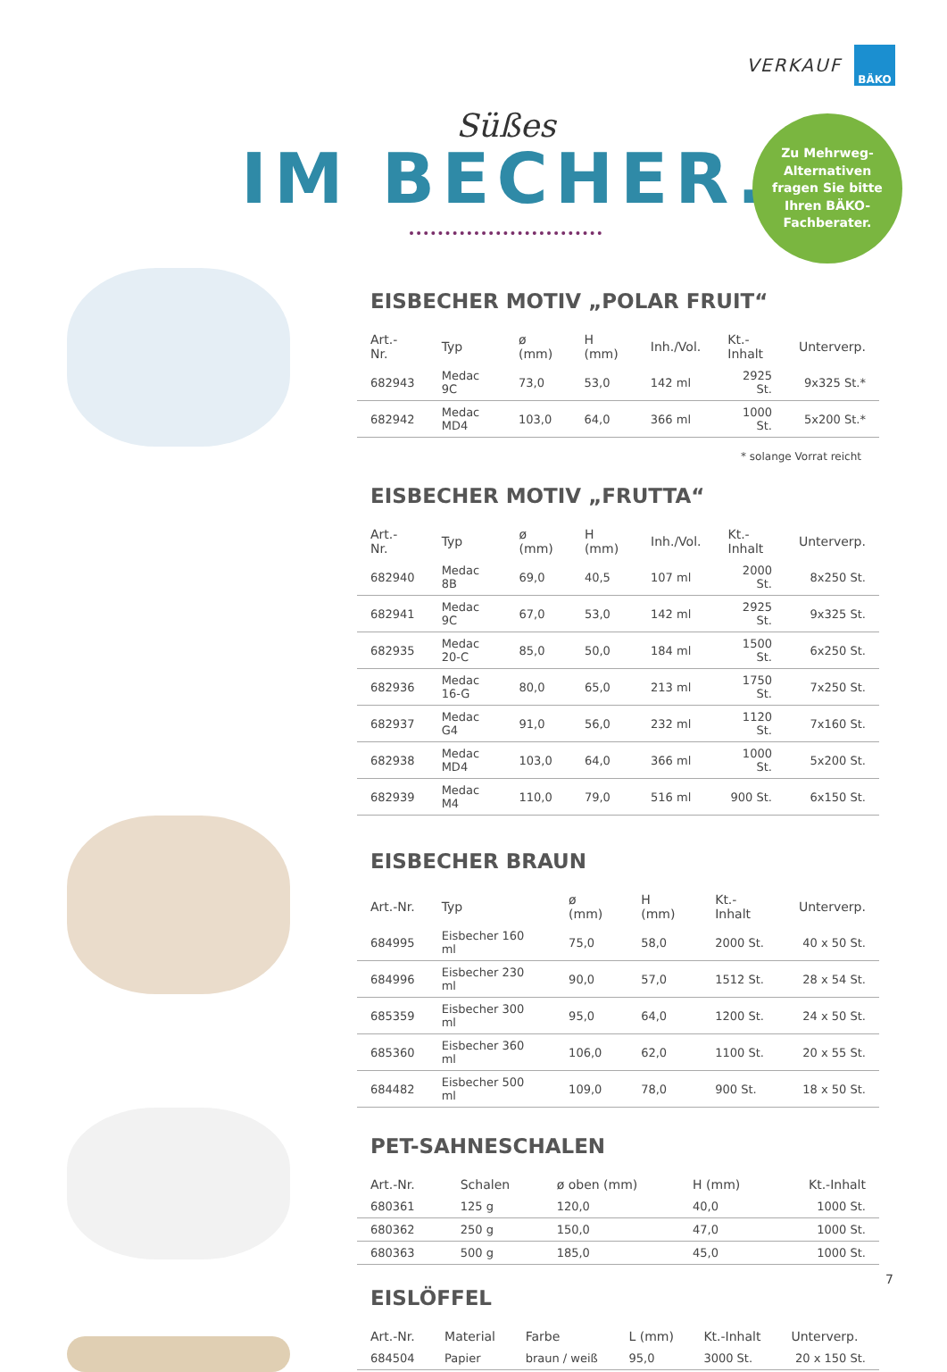VERKAUF BÄKO
Süßes
IM BECHER.
Zu Mehrweg-
Alternativen
fragen Sie bitte
Ihren BÄKO-
Fachberater.
EISBECHER MOTIV „POLAR FRUIT“
| Art.-Nr. | Typ | ø (mm) | H (mm) | Inh./Vol. | Kt.-Inhalt | Unterverp. |
| --- | --- | --- | --- | --- | --- | --- |
| 682943 | Medac 9C | 73,0 | 53,0 | 142 ml | 2925 St. | 9x325 St.* |
| 682942 | Medac MD4 | 103,0 | 64,0 | 366 ml | 1000 St. | 5x200 St.* |
* solange Vorrat reicht
EISBECHER MOTIV „FRUTTA“
| Art.-Nr. | Typ | ø (mm) | H (mm) | Inh./Vol. | Kt.-Inhalt | Unterverp. |
| --- | --- | --- | --- | --- | --- | --- |
| 682940 | Medac 8B | 69,0 | 40,5 | 107 ml | 2000 St. | 8x250 St. |
| 682941 | Medac 9C | 67,0 | 53,0 | 142 ml | 2925 St. | 9x325 St. |
| 682935 | Medac 20-C | 85,0 | 50,0 | 184 ml | 1500 St. | 6x250 St. |
| 682936 | Medac 16-G | 80,0 | 65,0 | 213 ml | 1750 St. | 7x250 St. |
| 682937 | Medac G4 | 91,0 | 56,0 | 232 ml | 1120 St. | 7x160 St. |
| 682938 | Medac MD4 | 103,0 | 64,0 | 366 ml | 1000 St. | 5x200 St. |
| 682939 | Medac M4 | 110,0 | 79,0 | 516 ml | 900 St. | 6x150 St. |
EISBECHER BRAUN
| Art.-Nr. | Typ | ø (mm) | H (mm) | Kt.-Inhalt | Unterverp. |
| --- | --- | --- | --- | --- | --- |
| 684995 | Eisbecher 160 ml | 75,0 | 58,0 | 2000 St. | 40 x 50 St. |
| 684996 | Eisbecher 230 ml | 90,0 | 57,0 | 1512 St. | 28 x 54 St. |
| 685359 | Eisbecher 300 ml | 95,0 | 64,0 | 1200 St. | 24 x 50 St. |
| 685360 | Eisbecher 360 ml | 106,0 | 62,0 | 1100 St. | 20 x 55 St. |
| 684482 | Eisbecher 500 ml | 109,0 | 78,0 | 900 St. | 18 x 50 St. |
PET-SAHNESCHALEN
| Art.-Nr. | Schalen | ø oben (mm) | H (mm) | Kt.-Inhalt |
| --- | --- | --- | --- | --- |
| 680361 | 125 g | 120,0 | 40,0 | 1000 St. |
| 680362 | 250 g | 150,0 | 47,0 | 1000 St. |
| 680363 | 500 g | 185,0 | 45,0 | 1000 St. |
EISLÖFFEL
| Art.-Nr. | Material | Farbe | L (mm) | Kt.-Inhalt | Unterverp. |
| --- | --- | --- | --- | --- | --- |
| 684504 | Papier | braun / weiß | 95,0 | 3000 St. | 20 x 150 St. |
7